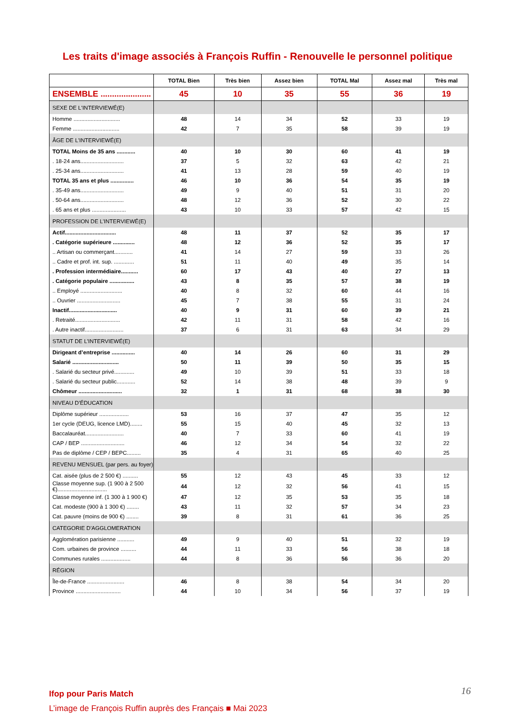Les traits d'image associés à François Ruffin - Renouvelle le personnel politique
| | TOTAL Bien | Très bien | Assez bien | TOTAL Mal | Assez mal | Très mal |
| --- | --- | --- | --- | --- | --- | --- |
| ENSEMBLE ...................... | 45 | 10 | 35 | 55 | 36 | 19 |
| SEXE DE L'INTERVIEWÉ(E) | | | | | | |
| Homme .............................. | 48 | 14 | 34 | 52 | 33 | 19 |
| Femme .............................. | 42 | 7 | 35 | 58 | 39 | 19 |
| ÂGE DE L'INTERVIEWÉ(E) | | | | | | |
| TOTAL Moins de 35 ans ............ | 40 | 10 | 30 | 60 | 41 | 19 |
| . 18-24 ans............................ | 37 | 5 | 32 | 63 | 42 | 21 |
| . 25-34 ans............................ | 41 | 13 | 28 | 59 | 40 | 19 |
| TOTAL 35 ans et plus ............... | 46 | 10 | 36 | 54 | 35 | 19 |
| . 35-49 ans............................ | 49 | 9 | 40 | 51 | 31 | 20 |
| . 50-64 ans............................ | 48 | 12 | 36 | 52 | 30 | 22 |
| . 65 ans et plus ...................... | 43 | 10 | 33 | 57 | 42 | 15 |
| PROFESSION DE L’INTERVIEWÉ(E) | | | | | | |
| Actif................................. | 48 | 11 | 37 | 52 | 35 | 17 |
| . Catégorie supérieure .............. | 48 | 12 | 36 | 52 | 35 | 17 |
| .. Artisan ou commerçant............ | 41 | 14 | 27 | 59 | 33 | 26 |
| .. Cadre et prof. int. sup. ............. | 51 | 11 | 40 | 49 | 35 | 14 |
| . Profession intermédiaire........... | 60 | 17 | 43 | 40 | 27 | 13 |
| . Catégorie populaire ................ | 43 | 8 | 35 | 57 | 38 | 19 |
| .. Employé ........................... | 40 | 8 | 32 | 60 | 44 | 16 |
| .. Ouvrier ............................ | 45 | 7 | 38 | 55 | 31 | 24 |
| Inactif............................... | 40 | 9 | 31 | 60 | 39 | 21 |
| . Retraité............................. | 42 | 11 | 31 | 58 | 42 | 16 |
| . Autre inactif......................... | 37 | 6 | 31 | 63 | 34 | 29 |
| STATUT DE L’INTERVIEWÉ(E) | | | | | | |
| Dirigeant d’entreprise ............... | 40 | 14 | 26 | 60 | 31 | 29 |
| Salarié .............................. | 50 | 11 | 39 | 50 | 35 | 15 |
| . Salarié du secteur privé............. | 49 | 10 | 39 | 51 | 33 | 18 |
| . Salarié du secteur public............ | 52 | 14 | 38 | 48 | 39 | 9 |
| Chômeur ............................ | 32 | 1 | 31 | 68 | 38 | 30 |
| NIVEAU D’ÉDUCATION | | | | | | |
| Diplôme supérieur ................... | 53 | 16 | 37 | 47 | 35 | 12 |
| 1er cycle (DEUG, licence LMD)........ | 55 | 15 | 40 | 45 | 32 | 13 |
| Baccalauréat......................... | 40 | 7 | 33 | 60 | 41 | 19 |
| CAP / BEP ............................ | 46 | 12 | 34 | 54 | 32 | 22 |
| Pas de diplôme / CEP / BEPC......... | 35 | 4 | 31 | 65 | 40 | 25 |
| REVENU MENSUEL (par pers. au foyer) | | | | | | |
| Cat. aisée (plus de 2 500 €) .......... | 55 | 12 | 43 | 45 | 33 | 12 |
| Classe moyenne sup. (1 900 à 2 500 €)................................ | 44 | 12 | 32 | 56 | 41 | 15 |
| Classe moyenne inf. (1 300 à 1 900 €) | 47 | 12 | 35 | 53 | 35 | 18 |
| Cat. modeste (900 à 1 300 €) ........ | 43 | 11 | 32 | 57 | 34 | 23 |
| Cat. pauvre (moins de 900 €) ........ | 39 | 8 | 31 | 61 | 36 | 25 |
| CATEGORIE D'AGGLOMERATION | | | | | | |
| Agglomération parisienne ........... | 49 | 9 | 40 | 51 | 32 | 19 |
| Com. urbaines de province .......... | 44 | 11 | 33 | 56 | 38 | 18 |
| Communes rurales ................... | 44 | 8 | 36 | 56 | 36 | 20 |
| RÉGION | | | | | | |
| Île-de-France ........................ | 46 | 8 | 38 | 54 | 34 | 20 |
| Province ............................. | 44 | 10 | 34 | 56 | 37 | 19 |
Ifop pour Paris Match
L’image de François Ruffin auprès des Français ■ Mai 2023
16